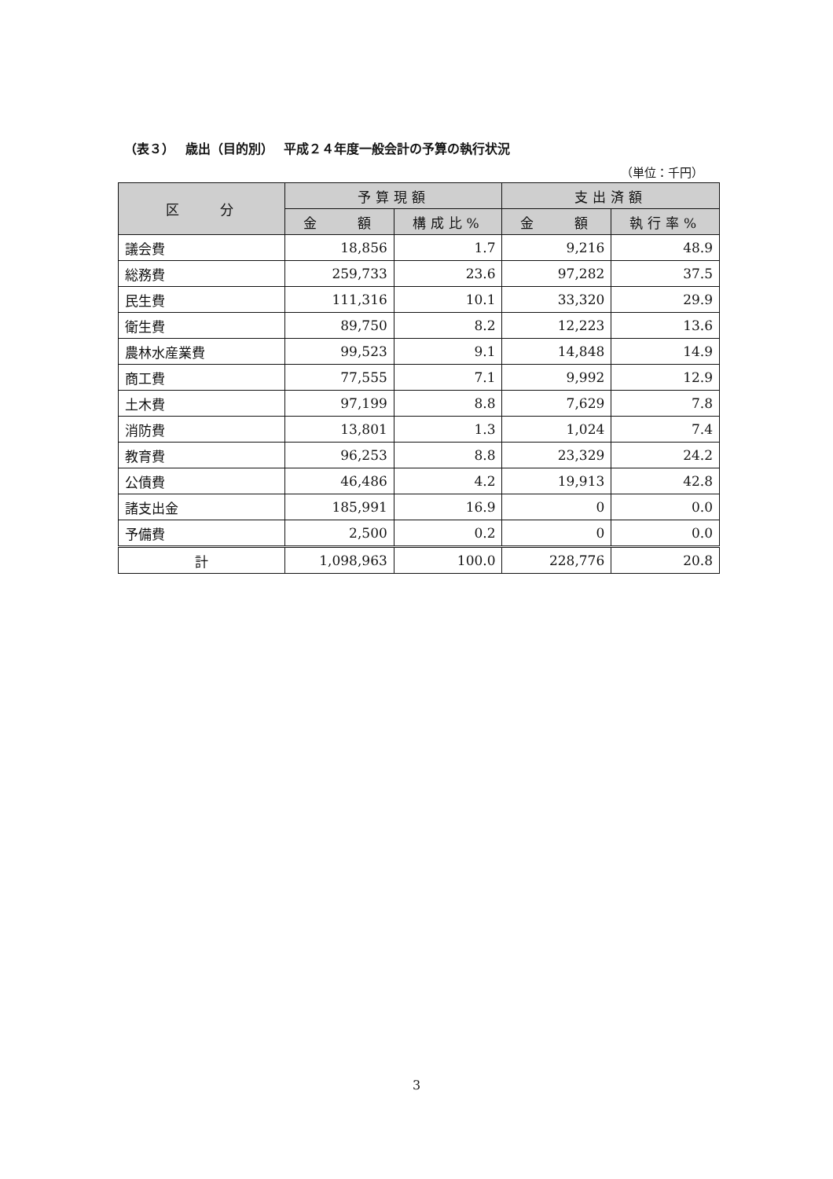（表３）　 歳出（目的別）　 平成２４年度一般会計の予算の執行状況
（単位：千円）
| 区 分 | 予算現額 | | 支出済額 | |
| --- | --- | --- | --- | --- |
| | 金 額 | 構成比% | 金 額 | 執行率% |
| 議会費 | 18,856 | 1.7 | 9,216 | 48.9 |
| 総務費 | 259,733 | 23.6 | 97,282 | 37.5 |
| 民生費 | 111,316 | 10.1 | 33,320 | 29.9 |
| 衛生費 | 89,750 | 8.2 | 12,223 | 13.6 |
| 農林水産業費 | 99,523 | 9.1 | 14,848 | 14.9 |
| 商工費 | 77,555 | 7.1 | 9,992 | 12.9 |
| 土木費 | 97,199 | 8.8 | 7,629 | 7.8 |
| 消防費 | 13,801 | 1.3 | 1,024 | 7.4 |
| 教育費 | 96,253 | 8.8 | 23,329 | 24.2 |
| 公債費 | 46,486 | 4.2 | 19,913 | 42.8 |
| 諸支出金 | 185,991 | 16.9 | 0 | 0.0 |
| 予備費 | 2,500 | 0.2 | 0 | 0.0 |
| 計 | 1,098,963 | 100.0 | 228,776 | 20.8 |
3